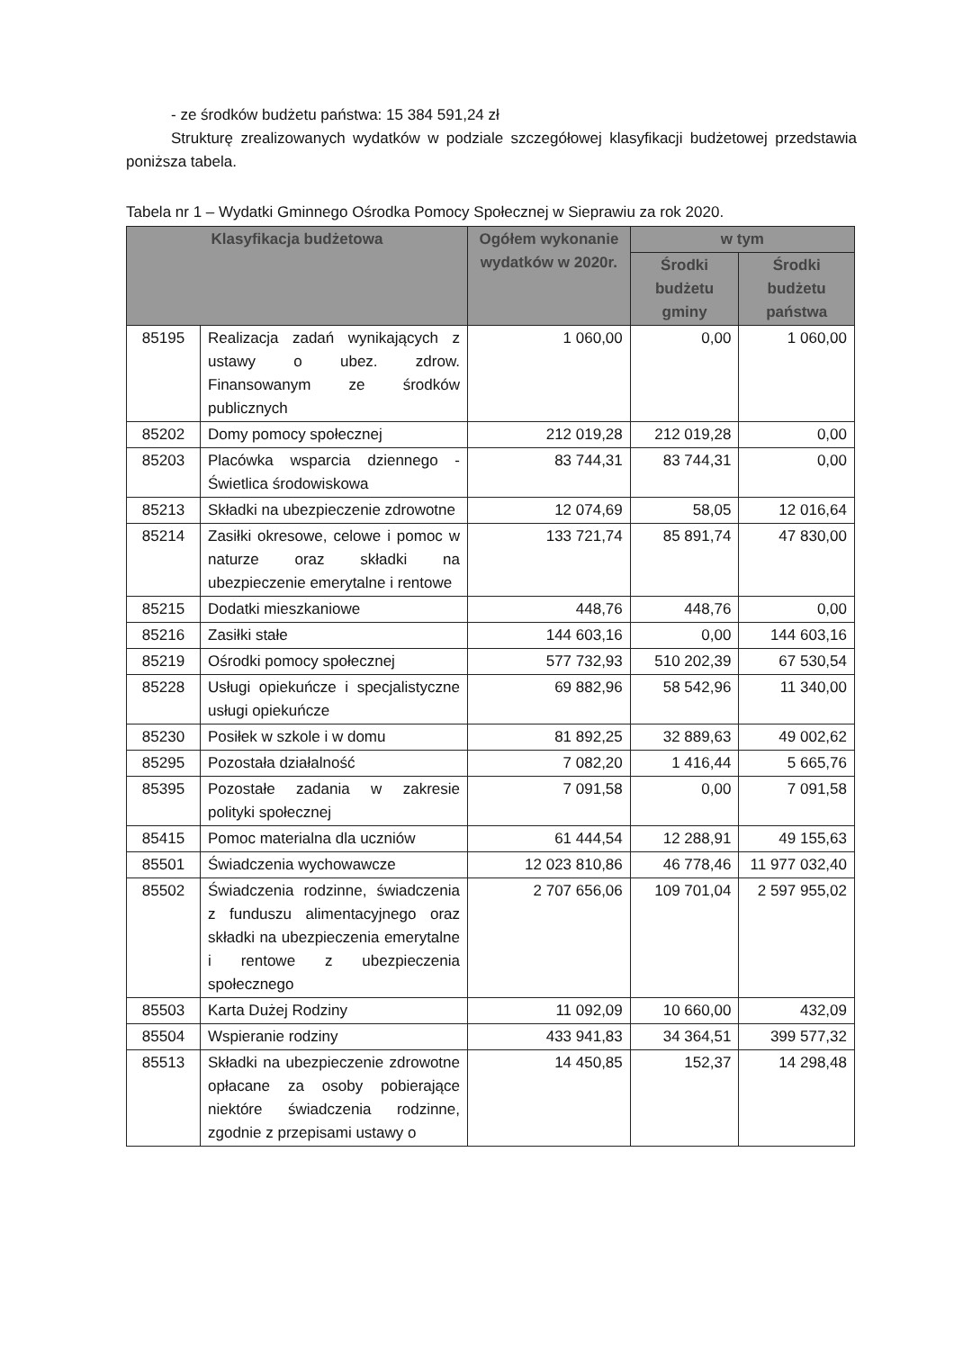- ze środków budżetu państwa: 15 384 591,24 zł
Strukturę zrealizowanych wydatków w podziale szczegółowej klasyfikacji budżetowej przedstawia poniższa tabela.
Tabela nr 1 – Wydatki Gminnego Ośrodka Pomocy Społecznej w Sieprawiu za rok 2020.
| Klasyfikacja budżetowa | | Ogółem wykonanie wydatków w 2020r. | w tym | |
| --- | --- | --- | --- | --- |
| | | | Środki budżetu gminy | Środki budżetu państwa |
| 85195 | Realizacja zadań wynikających z ustawy o ubez. zdrow. Finansowanym ze środków publicznych | 1 060,00 | 0,00 | 1 060,00 |
| 85202 | Domy pomocy społecznej | 212 019,28 | 212 019,28 | 0,00 |
| 85203 | Placówka wsparcia dziennego - Świetlica środowiskowa | 83 744,31 | 83 744,31 | 0,00 |
| 85213 | Składki na ubezpieczenie zdrowotne | 12 074,69 | 58,05 | 12 016,64 |
| 85214 | Zasiłki okresowe, celowe i pomoc w naturze oraz składki na ubezpieczenie emerytalne i rentowe | 133 721,74 | 85 891,74 | 47 830,00 |
| 85215 | Dodatki mieszkaniowe | 448,76 | 448,76 | 0,00 |
| 85216 | Zasiłki stałe | 144 603,16 | 0,00 | 144 603,16 |
| 85219 | Ośrodki pomocy społecznej | 577 732,93 | 510 202,39 | 67 530,54 |
| 85228 | Usługi opiekuńcze i specjalistyczne usługi opiekuńcze | 69 882,96 | 58 542,96 | 11 340,00 |
| 85230 | Posiłek w szkole i w domu | 81 892,25 | 32 889,63 | 49 002,62 |
| 85295 | Pozostała działalność | 7 082,20 | 1 416,44 | 5 665,76 |
| 85395 | Pozostałe zadania w zakresie polityki społecznej | 7 091,58 | 0,00 | 7 091,58 |
| 85415 | Pomoc materialna dla uczniów | 61 444,54 | 12 288,91 | 49 155,63 |
| 85501 | Świadczenia wychowawcze | 12 023 810,86 | 46 778,46 | 11 977 032,40 |
| 85502 | Świadczenia rodzinne, świadczenia z funduszu alimentacyjnego oraz składki na ubezpieczenia emerytalne i rentowe z ubezpieczenia społecznego | 2 707 656,06 | 109 701,04 | 2 597 955,02 |
| 85503 | Karta Dużej Rodziny | 11 092,09 | 10 660,00 | 432,09 |
| 85504 | Wspieranie rodziny | 433 941,83 | 34 364,51 | 399 577,32 |
| 85513 | Składki na ubezpieczenie zdrowotne opłacane za osoby pobierające niektóre świadczenia rodzinne, zgodnie z przepisami ustawy o | 14 450,85 | 152,37 | 14 298,48 |